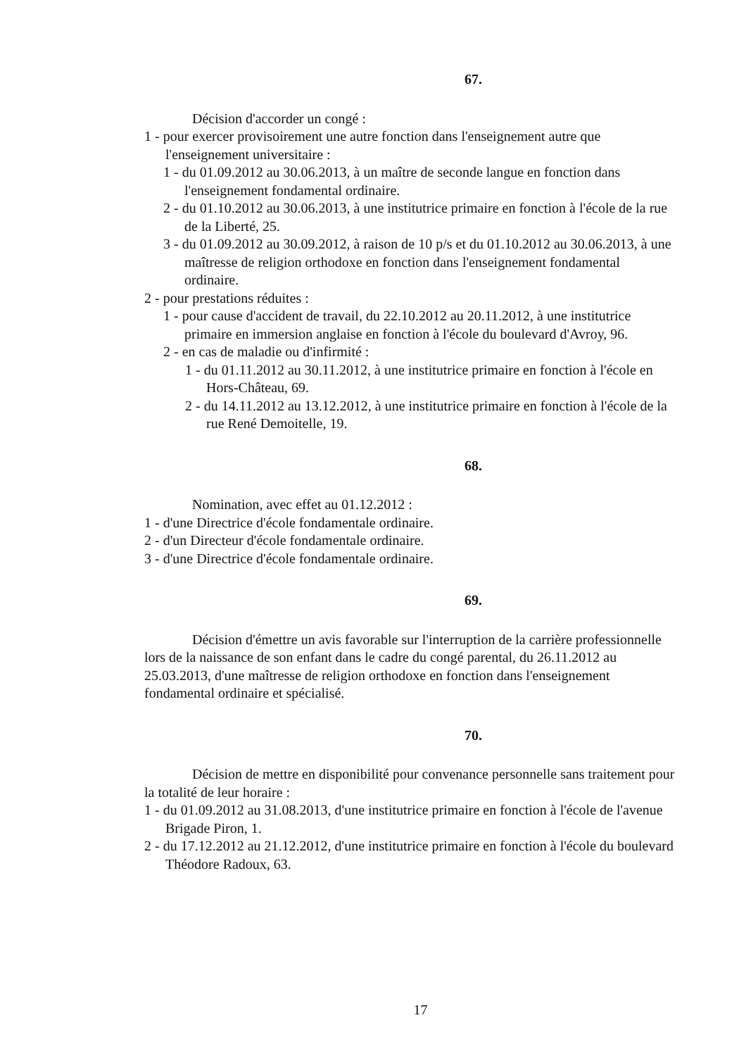67.
Décision d'accorder un congé :
1 - pour exercer provisoirement une autre fonction dans l'enseignement autre que l'enseignement universitaire :
1 - du 01.09.2012 au 30.06.2013, à un maître de seconde langue en fonction dans l'enseignement fondamental ordinaire.
2 - du 01.10.2012 au 30.06.2013, à une institutrice primaire en fonction à l'école de la rue de la Liberté, 25.
3 - du 01.09.2012 au 30.09.2012, à raison de 10 p/s et du 01.10.2012 au 30.06.2013, à une maîtresse de religion orthodoxe en fonction dans l'enseignement fondamental ordinaire.
2 - pour prestations réduites :
1 - pour cause d'accident de travail, du 22.10.2012 au 20.11.2012, à une institutrice primaire en immersion anglaise en fonction à l'école du boulevard d'Avroy, 96.
2 - en cas de maladie ou d'infirmité :
1 - du 01.11.2012 au 30.11.2012, à une institutrice primaire en fonction à l'école en Hors-Château, 69.
2 - du 14.11.2012 au 13.12.2012, à une institutrice primaire en fonction à l'école de la rue René Demoitelle, 19.
68.
Nomination, avec effet au 01.12.2012 :
1 - d'une Directrice d'école fondamentale ordinaire.
2 - d'un Directeur d'école fondamentale ordinaire.
3 - d'une Directrice d'école fondamentale ordinaire.
69.
Décision d'émettre un avis favorable sur l'interruption de la carrière professionnelle lors de la naissance de son enfant dans le cadre du congé parental, du 26.11.2012 au 25.03.2013, d'une maîtresse de religion orthodoxe en fonction dans l'enseignement fondamental ordinaire et spécialisé.
70.
Décision de mettre en disponibilité pour convenance personnelle sans traitement pour la totalité de leur horaire :
1 - du 01.09.2012 au 31.08.2013, d'une institutrice primaire en fonction à l'école de l'avenue Brigade Piron, 1.
2 - du 17.12.2012 au 21.12.2012, d'une institutrice primaire en fonction à l'école du boulevard Théodore Radoux, 63.
17